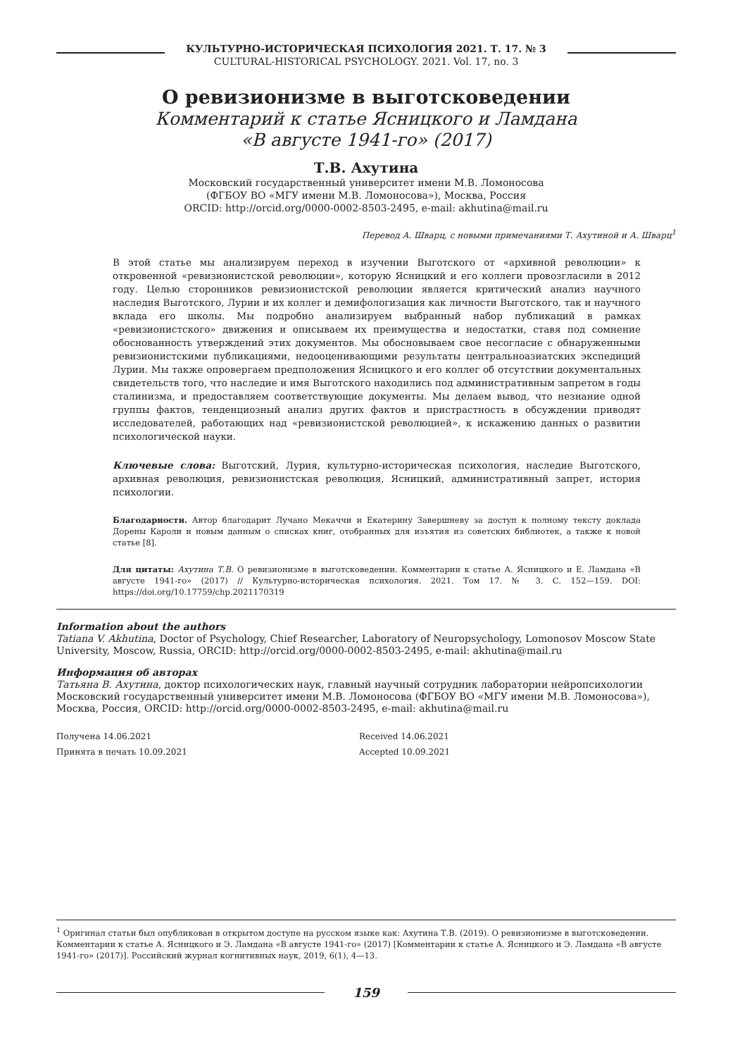КУЛЬТУРНО-ИСТОРИЧЕСКАЯ ПСИХОЛОГИЯ 2021. Т. 17. № 3
CULTURAL-HISTORICAL PSYCHOLOGY. 2021. Vol. 17, no. 3
О ревизионизме в выготсковедении
Комментарий к статье Ясницкого и Ламдана
«В августе 1941-го» (2017)
Т.В. Ахутина
Московский государственный университет имени М.В. Ломоносова
(ФГБОУ ВО «МГУ имени М.В. Ломоносова»), Москва, Россия
ORCID: http://orcid.org/0000-0002-8503-2495, e-mail: akhutina@mail.ru
Перевод А. Шварц, с новыми примечаниями Т. Ахутиной и А. Шварц<sup>1</sup>
В этой статье мы анализируем переход в изучении Выготского от «архивной революции» к откровенной «ревизионистской революции», которую Ясницкий и его коллеги провозгласили в 2012 году. Целью сторонников ревизионистской революции является критический анализ научного наследия Выготского, Лурии и их коллег и демифологизация как личности Выготского, так и научного вклада его школы. Мы подробно анализируем выбранный набор публикаций в рамках «ревизионистского» движения и описываем их преимущества и недостатки, ставя под сомнение обоснованность утверждений этих документов. Мы обосновываем свое несогласие с обнаруженными ревизионистскими публикациями, недооценивающими результаты центральноазиатских экспедиций Лурии. Мы также опровергаем предположения Ясницкого и его коллег об отсутствии документальных свидетельств того, что наследие и имя Выготского находились под административным запретом в годы сталинизма, и предоставляем соответствующие документы. Мы делаем вывод, что незнание одной группы фактов, тенденциозный анализ других фактов и пристрастность в обсуждении приводят исследователей, работающих над «ревизионистской революцией», к искажению данных о развитии психологической науки.
Ключевые слова: Выготский, Лурия, культурно-историческая психология, наследие Выготского, архивная революция, ревизионистская революция, Ясницкий, административный запрет, история психологии.
Благодарности. Автор благодарит Лучано Мекаччи и Екатерину Завершневу за доступ к полному тексту доклада Дорены Кароли и новым данным о списках книг, отобранных для изъятия из советских библиотек, а также к новой статье [8].
Для цитаты: Ахутина Т.В. О ревизионизме в выготсковедении. Комментарии к статье А. Ясницкого и Е. Ламдана «В августе 1941-го» (2017) // Культурно-историческая психология. 2021. Том 17. № 3. С. 152—159. DOI: https://doi.org/10.17759/chp.2021170319
Information about the authors
Tatiana V. Akhutina, Doctor of Psychology, Chief Researcher, Laboratory of Neuropsychology, Lomonosov Moscow State University, Moscow, Russia, ORCID: http://orcid.org/0000-0002-8503-2495, e-mail: akhutina@mail.ru
Информация об авторах
Татьяна В. Ахутина, доктор психологических наук, главный научный сотрудник лаборатории нейропсихологии Московский государственный университет имени М.В. Ломоносова (ФГБОУ ВО «МГУ имени М.В. Ломоносова»), Москва, Россия, ORCID: http://orcid.org/0000-0002-8503-2495, e-mail: akhutina@mail.ru
Получена 14.06.2021
Принята в печать 10.09.2021
Received 14.06.2021
Accepted 10.09.2021
<sup>1</sup> Оригинал статьи был опубликован в открытом доступе на русском языке как: Ахутина Т.В. (2019). О ревизионизме в выготсковедении. Комментарии к статье А. Ясницкого и Э. Ламдана «В августе 1941-го» (2017) [Комментарии к статье А. Ясницкого и Э. Ламдана «В августе 1941-го» (2017)]. Российский журнал когнитивных наук, 2019, 6(1), 4—13.
159